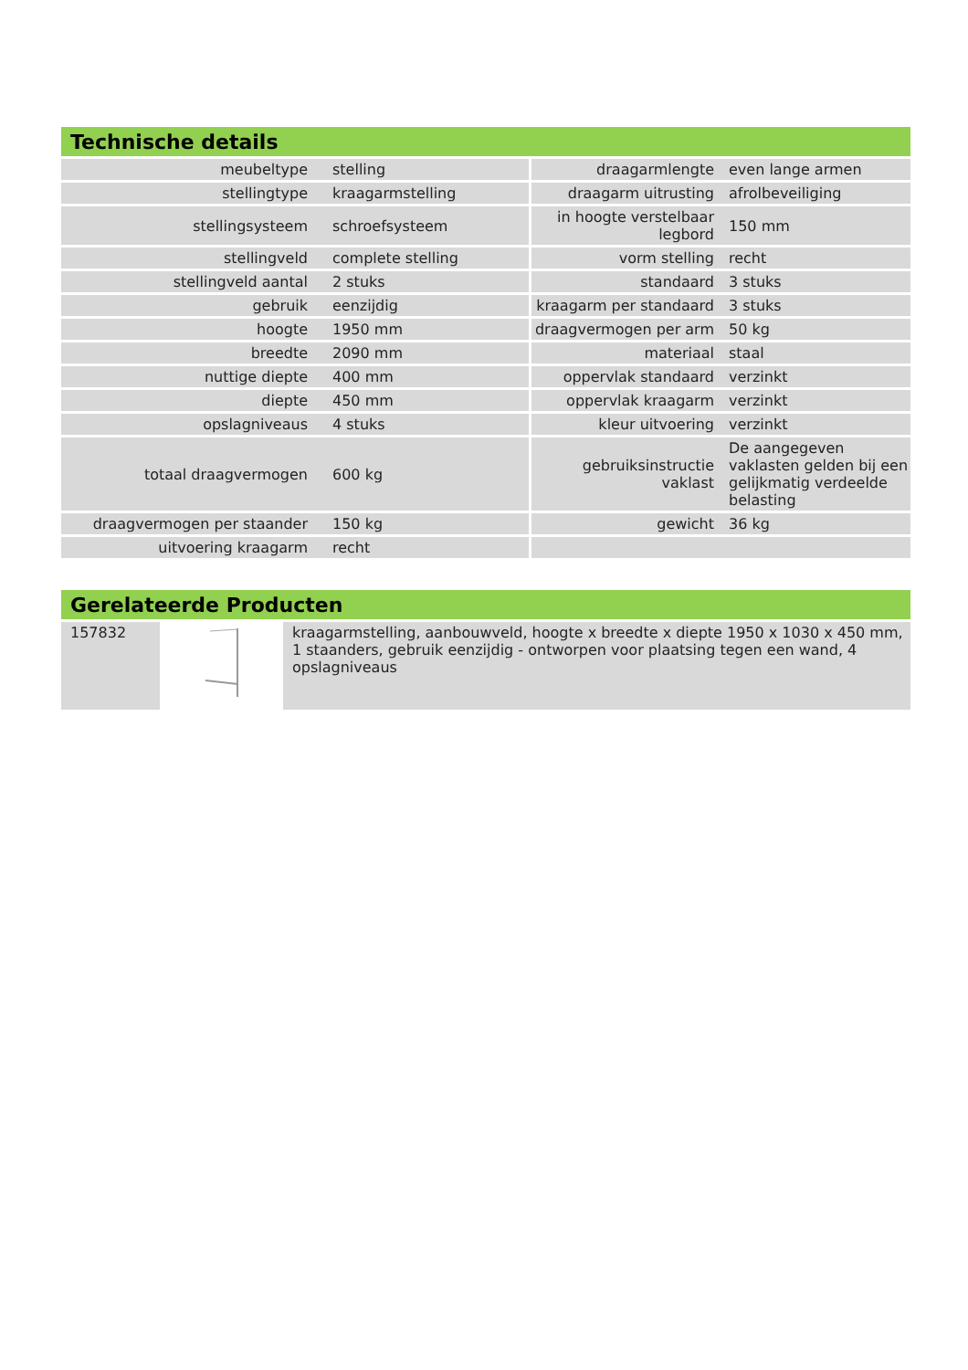Technische details
| meubeltype | stelling | draagarmlengte | even lange armen |
| stellingtype | kraagarmstelling | draagarm uitrusting | afrolbeveiliging |
| stellingsysteem | schroefsysteem | in hoogte verstelbaar legbord | 150 mm |
| stellingveld | complete stelling | vorm stelling | recht |
| stellingveld aantal | 2 stuks | standaard | 3 stuks |
| gebruik | eenzijdig | kraagarm per standaard | 3 stuks |
| hoogte | 1950 mm | draagvermogen per arm | 50 kg |
| breedte | 2090 mm | materiaal | staal |
| nuttige diepte | 400 mm | oppervlak standaard | verzinkt |
| diepte | 450 mm | oppervlak kraagarm | verzinkt |
| opslagniveaus | 4 stuks | kleur uitvoering | verzinkt |
| totaal draagvermogen | 600 kg | gebruiksinstructie vaklast | De aangegeven vaklasten gelden bij een gelijkmatig verdeelde belasting |
| draagvermogen per staander | 150 kg | gewicht | 36 kg |
| uitvoering kraagarm | recht | | |
Gerelateerde Producten
| 157832 | | kraagarmstelling, aanbouwveld, hoogte x breedte x diepte 1950 x 1030 x 450 mm, 1 staanders, gebruik eenzijdig - ontworpen voor plaatsing tegen een wand, 4 opslagniveaus |